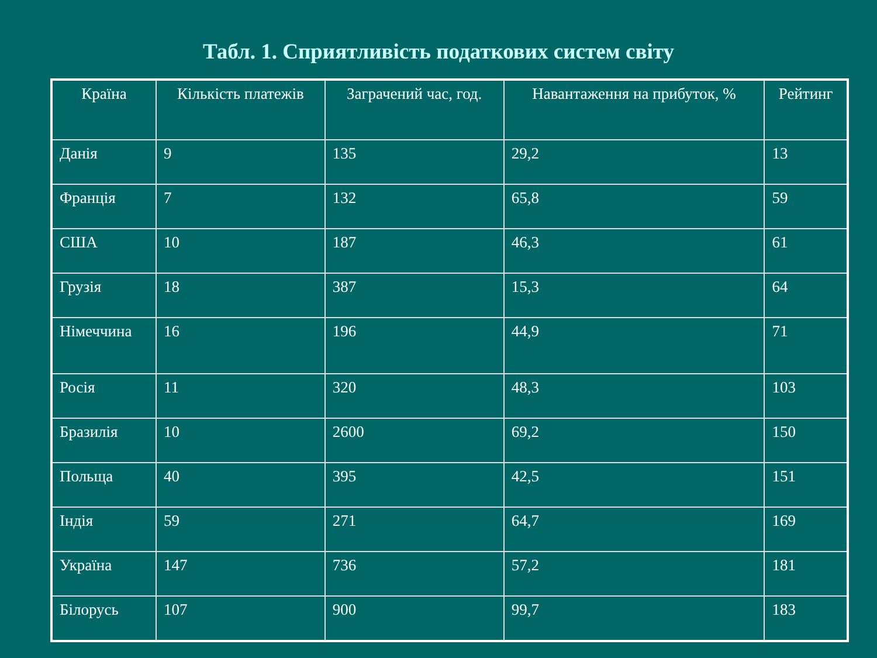Табл. 1. Сприятливість податкових систем світу
| Країна | Кількість платежів | Заграчений час, год. | Навантаження на прибуток, % | Рейтинг |
| --- | --- | --- | --- | --- |
| Данія | 9 | 135 | 29,2 | 13 |
| Франція | 7 | 132 | 65,8 | 59 |
| США | 10 | 187 | 46,3 | 61 |
| Грузія | 18 | 387 | 15,3 | 64 |
| Німеччина | 16 | 196 | 44,9 | 71 |
| Росія | 11 | 320 | 48,3 | 103 |
| Бразилія | 10 | 2600 | 69,2 | 150 |
| Польща | 40 | 395 | 42,5 | 151 |
| Індія | 59 | 271 | 64,7 | 169 |
| Україна | 147 | 736 | 57,2 | 181 |
| Білорусь | 107 | 900 | 99,7 | 183 |